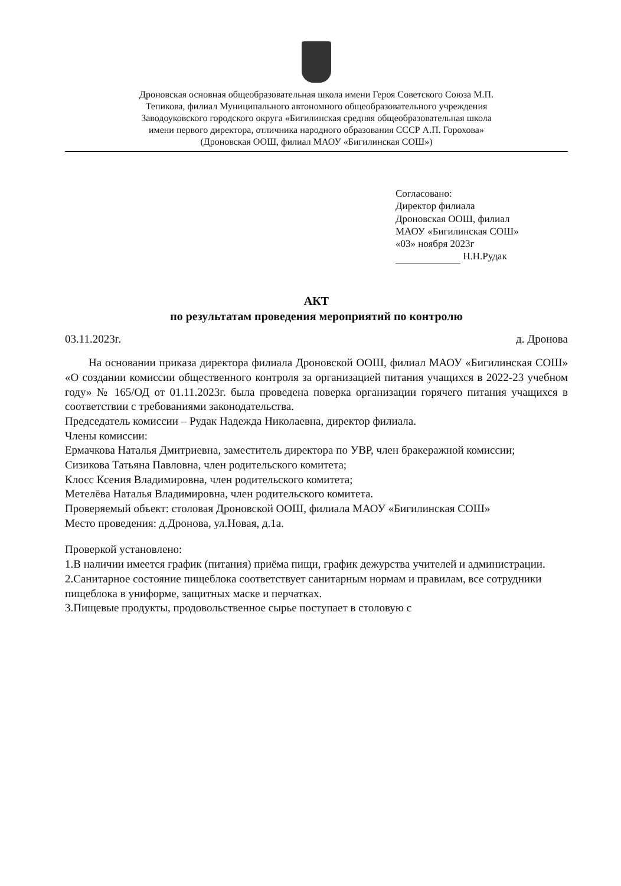Дроновская основная общеобразовательная школа имени Героя Советского Союза М.П. Тепикова, филиал Муниципального автономного общеобразовательного учреждения Заводоуковского городского округа «Бигилинская средняя общеобразовательная школа имени первого директора, отличника народного образования СССР А.П. Горохова» (Дроновская ООШ, филиал МАОУ «Бигилинская СОШ»)
Согласовано:
Директор филиала
Дроновская ООШ, филиал
МАОУ «Бигилинская СОШ»
«03» ноября 2023г
Н.Н.Рудак
АКТ
по результатам проведения мероприятий по контролю
03.11.2023г. д. Дронова
На основании приказа директора филиала Дроновской ООШ, филиал МАОУ «Бигилинская СОШ» «О создании комиссии общественного контроля за организацией питания учащихся в 2022-23 учебном году» № 165/ОД от 01.11.2023г. была проведена поверка организации горячего питания учащихся в соответствии с требованиями законодательства.
Председатель комиссии – Рудак Надежда Николаевна, директор филиала.
Члены комиссии:
Ермачкова Наталья Дмитриевна, заместитель директора по УВР, член бракеражной комиссии;
Сизикова Татьяна Павловна, член родительского комитета;
Клосс Ксения Владимировна, член родительского комитета;
Метелёва Наталья Владимировна, член родительского комитета.
Проверяемый объект: столовая Дроновской ООШ, филиала МАОУ «Бигилинская СОШ»
Место проведения: д.Дронова, ул.Новая, д.1а.
Проверкой установлено:
1.В наличии имеется график (питания) приёма пищи, график дежурства учителей и администрации.
2.Санитарное состояние пищеблока соответствует санитарным нормам и правилам, все сотрудники пищеблока в униформе, защитных маске и перчатках.
3.Пищевые продукты, продовольственное сырье поступает в столовую с